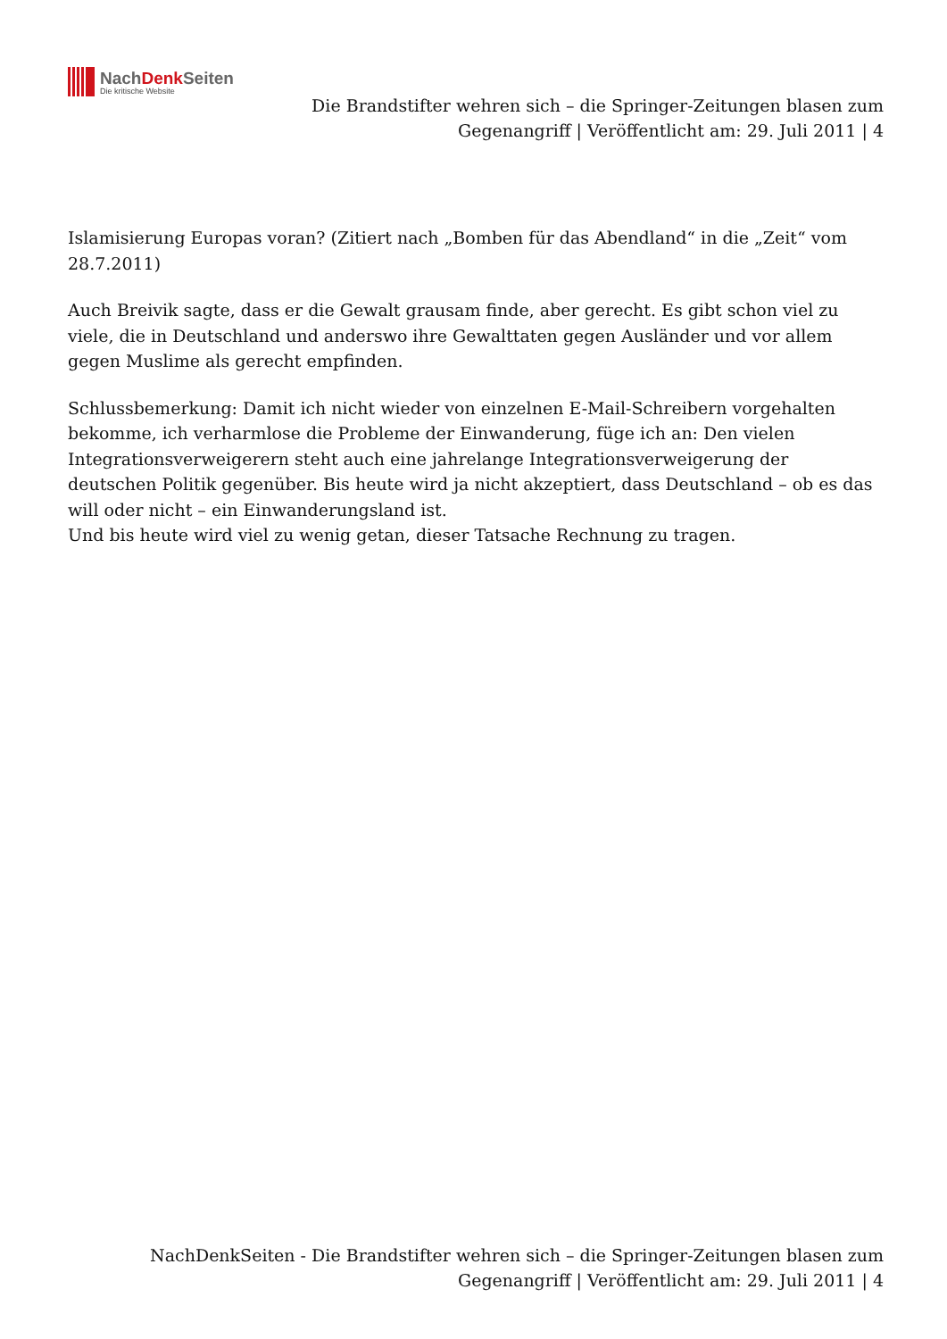NachDenk Seiten
Die kritische Website
Die Brandstifter wehren sich – die Springer-Zeitungen blasen zum Gegenangriff | Veröffentlicht am: 29. Juli 2011 | 4
Islamisierung Europas voran? (Zitiert nach „Bomben für das Abendland“ in die „Zeit“ vom 28.7.2011)
Auch Breivik sagte, dass er die Gewalt grausam finde, aber gerecht. Es gibt schon viel zu viele, die in Deutschland und anderswo ihre Gewalttaten gegen Ausländer und vor allem gegen Muslime als gerecht empfinden.
Schlussbemerkung: Damit ich nicht wieder von einzelnen E-Mail-Schreibern vorgehalten bekomme, ich verharmlose die Probleme der Einwanderung, füge ich an: Den vielen Integrationsverweigerern steht auch eine jahrelange Integrationsverweigerung der deutschen Politik gegenüber. Bis heute wird ja nicht akzeptiert, dass Deutschland – ob es das will oder nicht – ein Einwanderungsland ist.
Und bis heute wird viel zu wenig getan, dieser Tatsache Rechnung zu tragen.
NachDenkSeiten - Die Brandstifter wehren sich – die Springer-Zeitungen blasen zum Gegenangriff | Veröffentlicht am: 29. Juli 2011 | 4